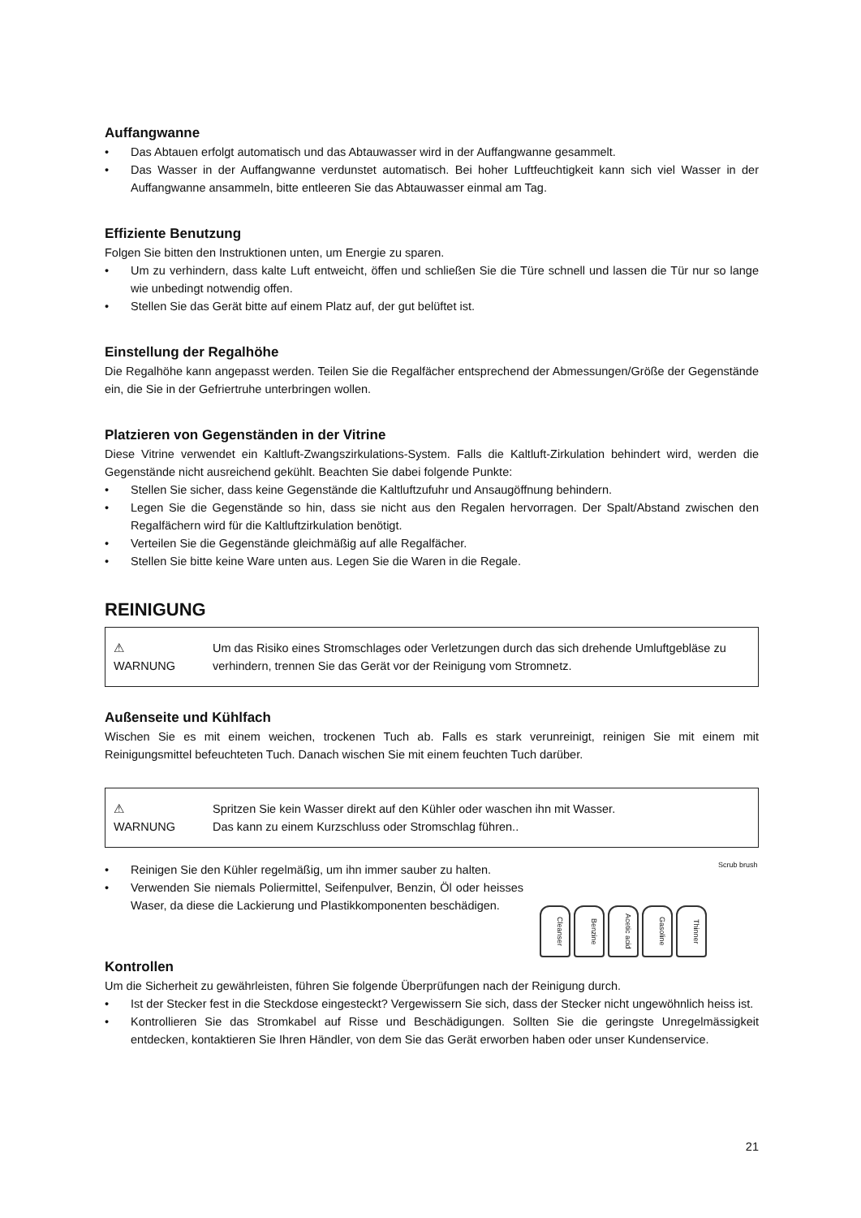Auffangwanne
• Das Abtauen erfolgt automatisch und das Abtauwasser wird in der Auffangwanne gesammelt.
• Das Wasser in der Auffangwanne verdunstet automatisch. Bei hoher Luftfeuchtigkeit kann sich viel Wasser in der Auffangwanne ansammeln, bitte entleeren Sie das Abtauwasser einmal am Tag.
Effiziente Benutzung
Folgen Sie bitten den Instruktionen unten, um Energie zu sparen.
• Um zu verhindern, dass kalte Luft entweicht, öffen und schließen Sie die Türe schnell und lassen die Tür nur so lange wie unbedingt notwendig offen.
• Stellen Sie das Gerät bitte auf einem Platz auf, der gut belüftet ist.
Einstellung der Regalhöhe
Die Regalhöhe kann angepasst werden. Teilen Sie die Regalfächer entsprechend der Abmessungen/Größe der Gegenstände ein, die Sie in der Gefriertruhe unterbringen wollen.
Platzieren von Gegenständen in der Vitrine
Diese Vitrine verwendet ein Kaltluft-Zwangszirkulations-System. Falls die Kaltluft-Zirkulation behindert wird, werden die Gegenstände nicht ausreichend gekühlt. Beachten Sie dabei folgende Punkte:
• Stellen Sie sicher, dass keine Gegenstände die Kaltluftzufuhr und Ansaugöffnung behindern.
• Legen Sie die Gegenstände so hin, dass sie nicht aus den Regalen hervorragen. Der Spalt/Abstand zwischen den Regalfächern wird für die Kaltluftzirkulation benötigt.
• Verteilen Sie die Gegenstände gleichmäßig auf alle Regalfächer.
• Stellen Sie bitte keine Ware unten aus. Legen Sie die Waren in die Regale.
REINIGUNG
⚠
WARNUNG
Um das Risiko eines Stromschlages oder Verletzungen durch das sich drehende Umluftgebläse zu verhindern, trennen Sie das Gerät vor der Reinigung vom Stromnetz.
Außenseite und Kühlfach
Wischen Sie es mit einem weichen, trockenen Tuch ab. Falls es stark verunreinigt, reinigen Sie mit einem mit Reinigungsmittel befeuchteten Tuch. Danach wischen Sie mit einem feuchten Tuch darüber.
⚠
WARNUNG
Spritzen Sie kein Wasser direkt auf den Kühler oder waschen ihn mit Wasser.
Das kann zu einem Kurzschluss oder Stromschlag führen..
Cleanser
Benzine
Acetic acid
Gasoline
Thinner
Scrub brush
• Reinigen Sie den Kühler regelmäßig, um ihn immer sauber zu halten.
• Verwenden Sie niemals Poliermittel, Seifenpulver, Benzin, Öl oder heisses Waser, da diese die Lackierung und Plastikkomponenten beschädigen.
Kontrollen
Um die Sicherheit zu gewährleisten, führen Sie folgende Überprüfungen nach der Reinigung durch.
• Ist der Stecker fest in die Steckdose eingesteckt? Vergewissern Sie sich, dass der Stecker nicht ungewöhnlich heiss ist.
• Kontrollieren Sie das Stromkabel auf Risse und Beschädigungen. Sollten Sie die geringste Unregelmässigkeit entdecken, kontaktieren Sie Ihren Händler, von dem Sie das Gerät erworben haben oder unser Kundenservice.
21